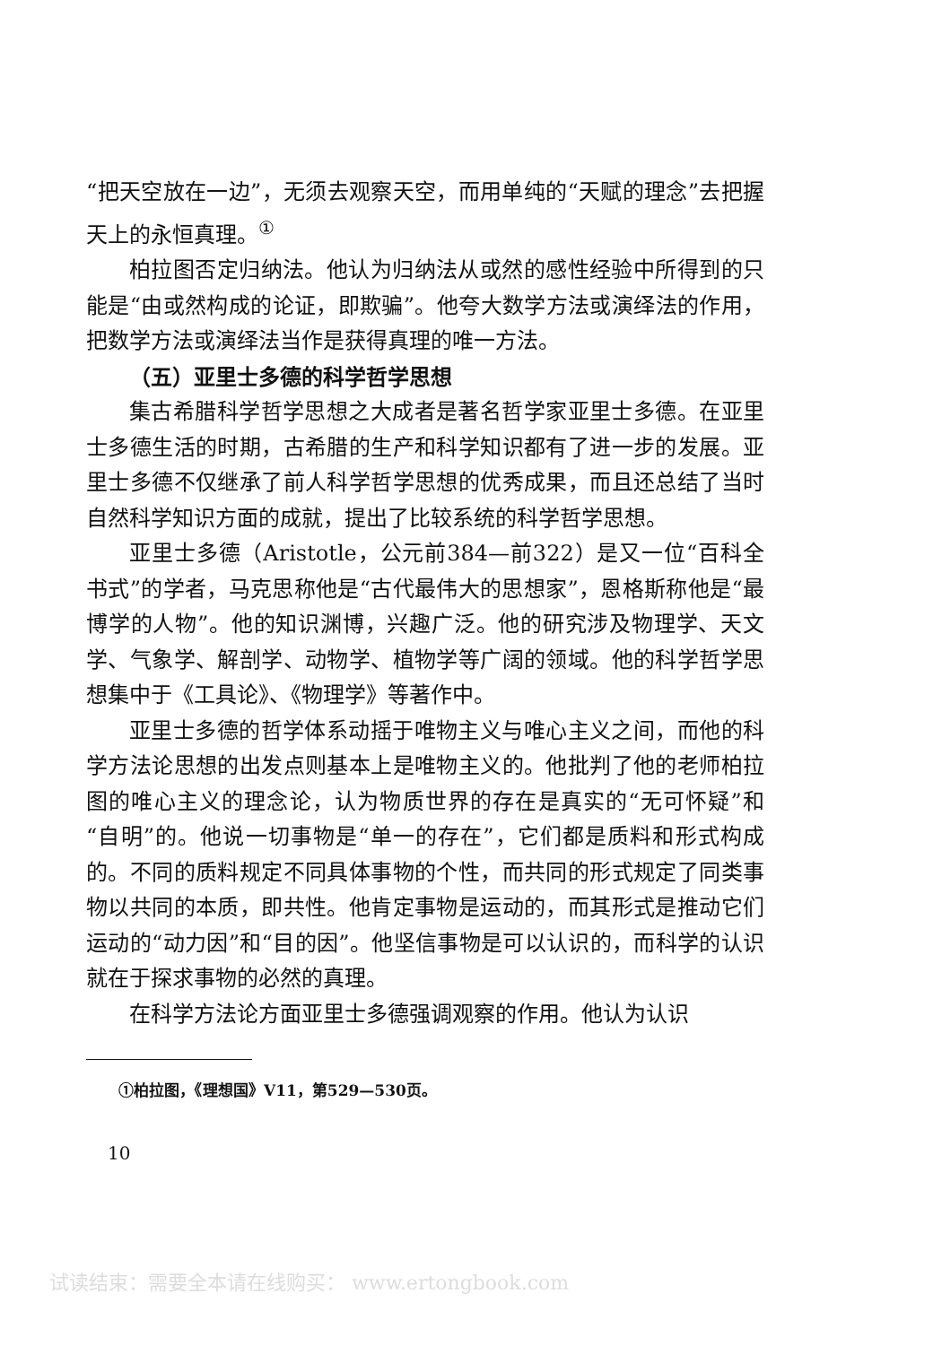“把天空放在一边”，无须去观察天空，而用单纯的“天赋的理念”去把握天上的永恒真理。<sup>①</sup>
柏拉图否定归纳法。他认为归纳法从或然的感性经验中所得到的只能是“由或然构成的论证，即欺骗”。他夸大数学方法或演绎法的作用，把数学方法或演绎法当作是获得真理的唯一方法。
（五）亚里士多德的科学哲学思想
集古希腊科学哲学思想之大成者是著名哲学家亚里士多德。在亚里士多德生活的时期，古希腊的生产和科学知识都有了进一步的发展。亚里士多德不仅继承了前人科学哲学思想的优秀成果，而且还总结了当时自然科学知识方面的成就，提出了比较系统的科学哲学思想。
亚里士多德（Aristotle，公元前384—前322）是又一位“百科全书式”的学者，马克思称他是“古代最伟大的思想家”，恩格斯称他是“最博学的人物”。他的知识渊博，兴趣广泛。他的研究涉及物理学、天文学、气象学、解剖学、动物学、植物学等广阔的领域。他的科学哲学思想集中于《工具论》、《物理学》等著作中。
亚里士多德的哲学体系动摇于唯物主义与唯心主义之间，而他的科学方法论思想的出发点则基本上是唯物主义的。他批判了他的老师柏拉图的唯心主义的理念论，认为物质世界的存在是真实的“无可怀疑”和“自明”的。他说一切事物是“单一的存在”，它们都是质料和形式构成的。不同的质料规定不同具体事物的个性，而共同的形式规定了同类事物以共同的本质，即共性。他肯定事物是运动的，而其形式是推动它们运动的“动力因”和“目的因”。他坚信事物是可以认识的，而科学的认识就在于探求事物的必然的真理。
在科学方法论方面亚里士多德强调观察的作用。他认为认识
①柏拉图，《理想国》V11，第529—530页。
10
试读结束：需要全本请在线购买： www.ertongbook.com